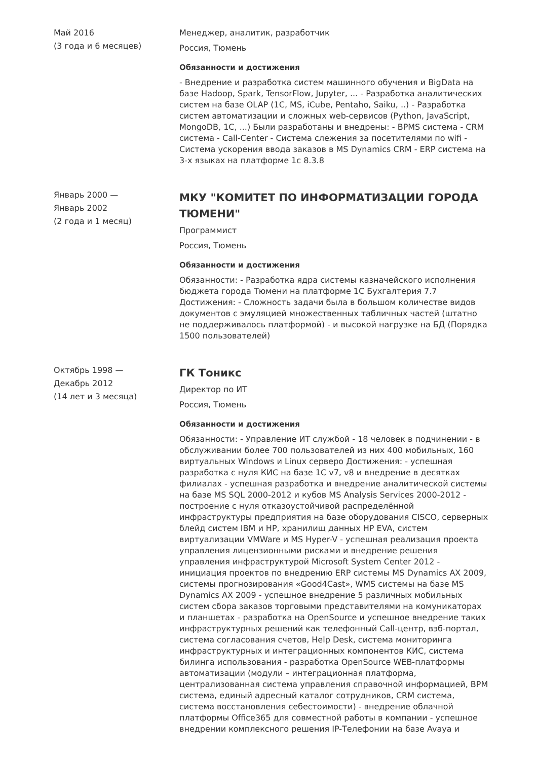Май 2016
(3 года и 6 месяцев)
Менеджер, аналитик, разработчик
Россия, Тюмень
Обязанности и достижения
- Внедрение и разработка систем машинного обучения и BigData на базе Hadoop, Spark, TensorFlow, Jupyter, ... - Разработка аналитических систем на базе OLAP (1C, MS, iCube, Pentaho, Saiku, ..) - Разработка систем автоматизации и сложных web-сервисов (Python, JavaScript, MongoDB, 1C, ...) Были разработаны и внедрены: - BPMS система - CRM система - Call-Center - Система слежения за посетителями по wifi - Система ускорения ввода заказов в MS Dynamics CRM - ERP система на 3-х языках на платформе 1с 8.3.8
Январь 2000 —
Январь 2002
(2 года и 1 месяц)
МКУ "КОМИТЕТ ПО ИНФОРМАТИЗАЦИИ ГОРОДА ТЮМЕНИ"
Программист
Россия, Тюмень
Обязанности и достижения
Обязанности: - Разработка ядра системы казначейского исполнения бюджета города Тюмени на платформе 1С Бухгалтерия 7.7 Достижения: - Сложность задачи была в большом количестве видов документов с эмуляцией множественных табличных частей (штатно не поддерживалось платформой) - и высокой нагрузке на БД (Порядка 1500 пользователей)
Октябрь 1998 —
Декабрь 2012
(14 лет и 3 месяца)
ГК Тоникс
Директор по ИТ
Россия, Тюмень
Обязанности и достижения
Обязанности: - Управление ИТ службой - 18 человек в подчинении - в обслуживании более 700 пользователей из них 400 мобильных, 160 виртуальных Windows и Linux серверо Достижения: - успешная разработка с нуля КИС на базе 1С v7, v8 и внедрение в десятках филиалах - успешная разработка и внедрение аналитической системы на базе MS SQL 2000-2012 и кубов MS Analysis Services 2000-2012 - построение с нуля отказоустойчивой распределённой инфраструктуры предприятия на базе оборудования CISCO, серверных блейд систем IBM и HP, хранилищ данных HP EVA, систем виртуализации VMWare и MS Hyper-V - успешная реализация проекта управления лицензионными рисками и внедрение решения управления инфраструктурой Microsoft System Center 2012 - инициация проектов по внедрению ERP системы MS Dynamics AX 2009, системы прогнозирования «Good4Cast», WMS системы на базе MS Dynamics AX 2009 - успешное внедрение 5 различных мобильных систем сбора заказов торговыми представителями на комуникаторах и планшетах - разработка на OpenSource и успешное внедрение таких инфраструктурных решений как телефонный Call-центр, вэб-портал, система согласования счетов, Help Desk, система мониторинга инфраструктурных и интеграционных компонентов КИС, система билинга использования - разработка OpenSource WEB-платформы автоматизации (модули – интеграционная платформа, централизованная система управления справочной информацией, BPM система, единый адресный каталог сотрудников, CRM система, система восстановления себестоимости) - внедрение облачной платформы Office365 для совместной работы в компании - успешное внедрении комплексного решения IP-Телефонии на базе Avaya и